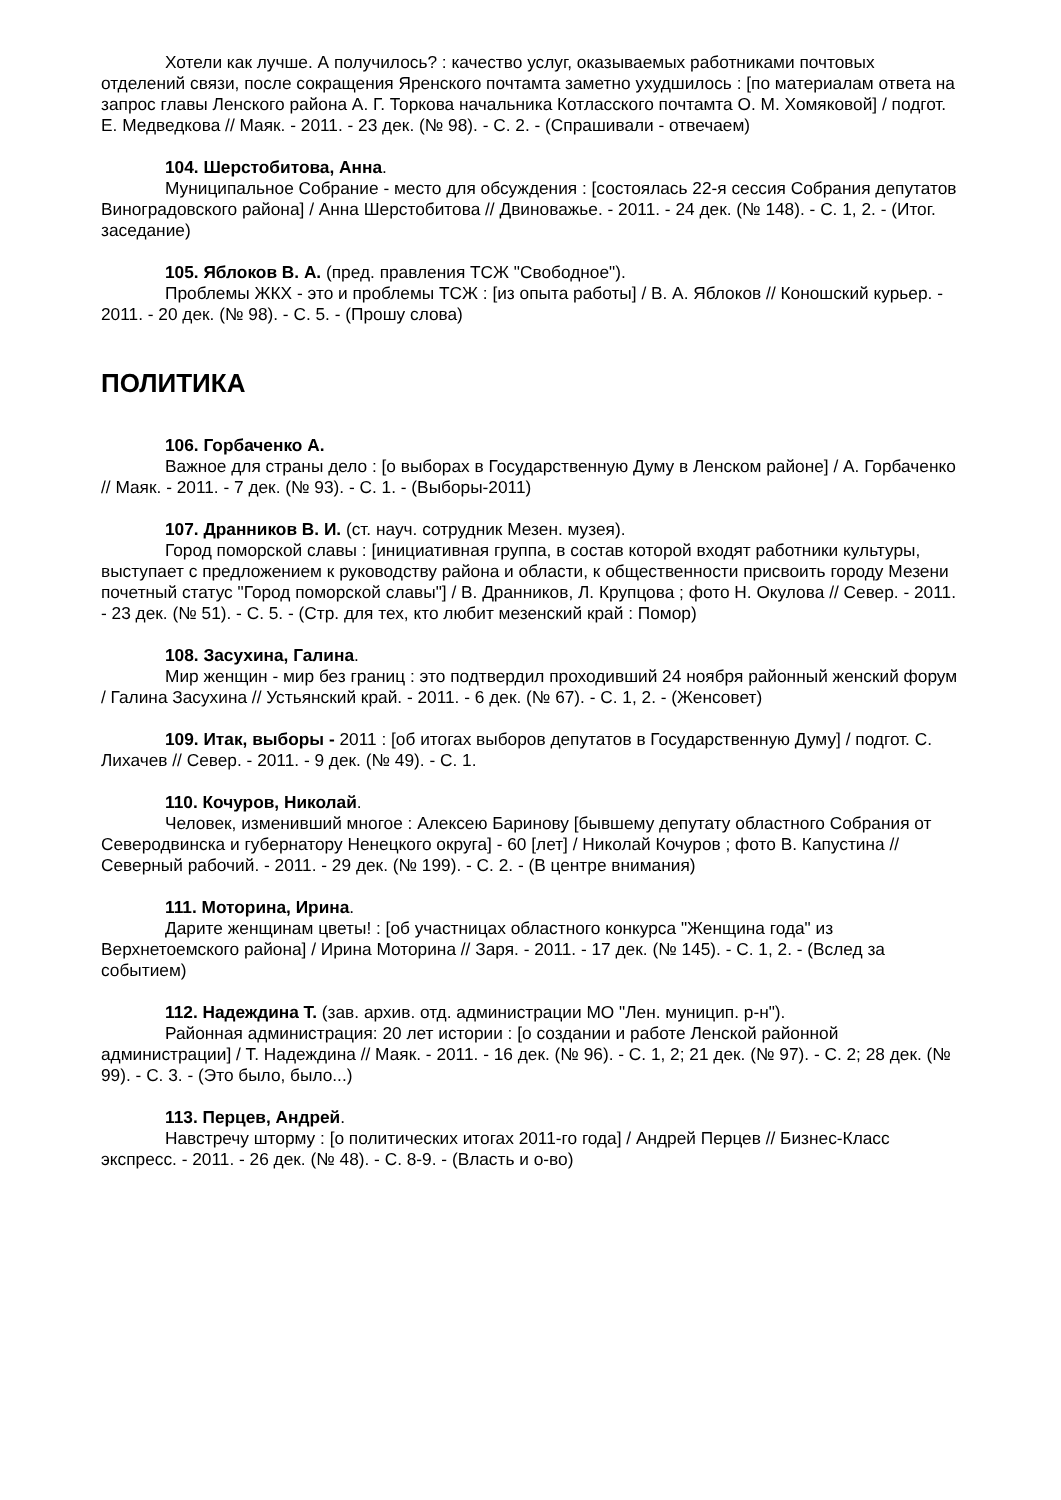Хотели как лучше. А получилось? : качество услуг, оказываемых работниками почтовых отделений связи, после сокращения Яренского почтамта заметно ухудшилось : [по материалам ответа на запрос главы Ленского района А. Г. Торкова начальника Котласского почтамта О. М. Хомяковой] / подгот. Е. Медведкова // Маяк. - 2011. - 23 дек. (№ 98). - С. 2. - (Спрашивали - отвечаем)
104. Шерстобитова, Анна.
Муниципальное Собрание - место для обсуждения : [состоялась 22-я сессия Собрания депутатов Виноградовского района] / Анна Шерстобитова // Двиноважье. - 2011. - 24 дек. (№ 148). - С. 1, 2. - (Итог. заседание)
105. Яблоков В. А. (пред. правления ТСЖ "Свободное").
Проблемы ЖКХ - это и проблемы ТСЖ : [из опыта работы] / В. А. Яблоков // Коношский курьер. - 2011. - 20 дек. (№ 98). - С. 5. - (Прошу слова)
ПОЛИТИКА
106. Горбаченко А.
Важное для страны дело : [о выборах в Государственную Думу в Ленском районе] / А. Горбаченко // Маяк. - 2011. - 7 дек. (№ 93). - С. 1. - (Выборы-2011)
107. Дранников В. И. (ст. науч. сотрудник Мезен. музея).
Город поморской славы : [инициативная группа, в состав которой входят работники культуры, выступает с предложением к руководству района и области, к общественности присвоить городу Мезени почетный статус "Город поморской славы"] / В. Дранников, Л. Крупцова ; фото Н. Окулова // Север. - 2011. - 23 дек. (№ 51). - С. 5. - (Стр. для тех, кто любит мезенский край : Помор)
108. Засухина, Галина.
Мир женщин - мир без границ : это подтвердил проходивший 24 ноября районный женский форум / Галина Засухина // Устьянский край. - 2011. - 6 дек. (№ 67). - С. 1, 2. - (Женсовет)
109. Итак, выборы - 2011 : [об итогах выборов депутатов в Государственную Думу] / подгот. С. Лихачев // Север. - 2011. - 9 дек. (№ 49). - С. 1.
110. Кочуров, Николай.
Человек, изменивший многое : Алексею Баринову [бывшему депутату областного Собрания от Северодвинска и губернатору Ненецкого округа] - 60 [лет] / Николай Кочуров ; фото В. Капустина // Северный рабочий. - 2011. - 29 дек. (№ 199). - С. 2. - (В центре внимания)
111. Моторина, Ирина.
Дарите женщинам цветы! : [об участницах областного конкурса "Женщина года" из Верхнетоемского района] / Ирина Моторина // Заря. - 2011. - 17 дек. (№ 145). - С. 1, 2. - (Вслед за событием)
112. Надеждина Т. (зав. архив. отд. администрации МО "Лен. муницип. р-н").
Районная администрация: 20 лет истории : [о создании и работе Ленской районной администрации] / Т. Надеждина // Маяк. - 2011. - 16 дек. (№ 96). - С. 1, 2; 21 дек. (№ 97). - С. 2; 28 дек. (№ 99). - С. 3. - (Это было, было...)
113. Перцев, Андрей.
Навстречу шторму : [о политических итогах 2011-го года] / Андрей Перцев // Бизнес-Класс экспресс. - 2011. - 26 дек. (№ 48). - С. 8-9. - (Власть и о-во)